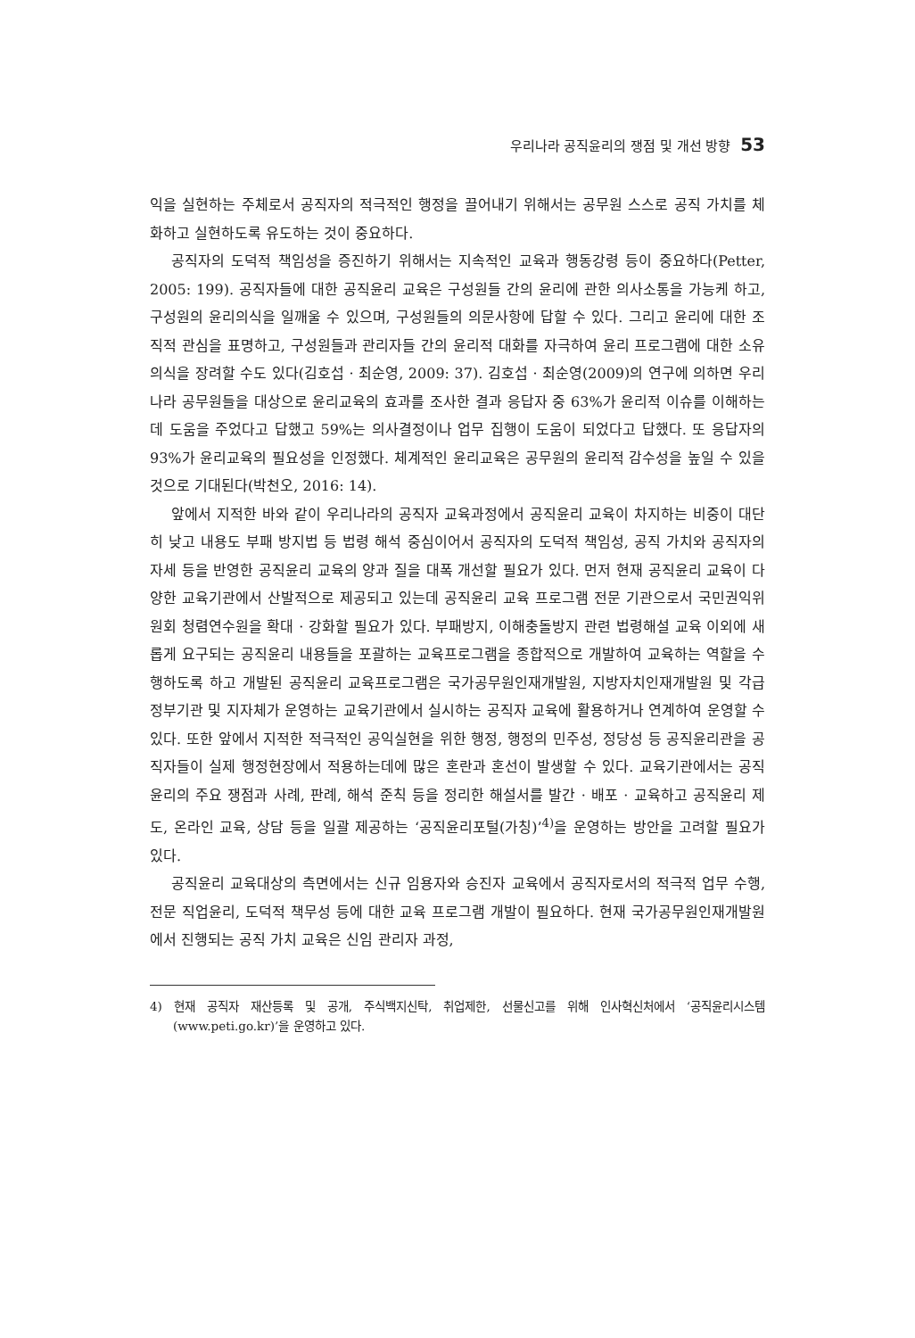우리나라 공직윤리의 쟁점 및 개선 방향 53
익을 실현하는 주체로서 공직자의 적극적인 행정을 끌어내기 위해서는 공무원 스스로 공직 가치를 체화하고 실현하도록 유도하는 것이 중요하다.
공직자의 도덕적 책임성을 증진하기 위해서는 지속적인 교육과 행동강령 등이 중요하다(Petter, 2005: 199). 공직자들에 대한 공직윤리 교육은 구성원들 간의 윤리에 관한 의사소통을 가능케 하고, 구성원의 윤리의식을 일깨울 수 있으며, 구성원들의 의문사항에 답할 수 있다. 그리고 윤리에 대한 조직적 관심을 표명하고, 구성원들과 관리자들 간의 윤리적 대화를 자극하여 윤리 프로그램에 대한 소유 의식을 장려할 수도 있다(김호섭 · 최순영, 2009: 37). 김호섭 · 최순영(2009)의 연구에 의하면 우리나라 공무원들을 대상으로 윤리교육의 효과를 조사한 결과 응답자 중 63%가 윤리적 이슈를 이해하는 데 도움을 주었다고 답했고 59%는 의사결정이나 업무 집행이 도움이 되었다고 답했다. 또 응답자의 93%가 윤리교육의 필요성을 인정했다. 체계적인 윤리교육은 공무원의 윤리적 감수성을 높일 수 있을 것으로 기대된다(박천오, 2016: 14).
앞에서 지적한 바와 같이 우리나라의 공직자 교육과정에서 공직윤리 교육이 차지하는 비중이 대단히 낮고 내용도 부패 방지법 등 법령 해석 중심이어서 공직자의 도덕적 책임성, 공직 가치와 공직자의 자세 등을 반영한 공직윤리 교육의 양과 질을 대폭 개선할 필요가 있다. 먼저 현재 공직윤리 교육이 다양한 교육기관에서 산발적으로 제공되고 있는데 공직윤리 교육 프로그램 전문 기관으로서 국민권익위원회 청렴연수원을 확대 · 강화할 필요가 있다. 부패방지, 이해충돌방지 관련 법령해설 교육 이외에 새롭게 요구되는 공직윤리 내용들을 포괄하는 교육프로그램을 종합적으로 개발하여 교육하는 역할을 수행하도록 하고 개발된 공직윤리 교육프로그램은 국가공무원인재개발원, 지방자치인재개발원 및 각급 정부기관 및 지자체가 운영하는 교육기관에서 실시하는 공직자 교육에 활용하거나 연계하여 운영할 수 있다. 또한 앞에서 지적한 적극적인 공익실현을 위한 행정, 행정의 민주성, 정당성 등 공직윤리관을 공직자들이 실제 행정현장에서 적용하는데에 많은 혼란과 혼선이 발생할 수 있다. 교육기관에서는 공직윤리의 주요 쟁점과 사례, 판례, 해석 준칙 등을 정리한 해설서를 발간 · 배포 · 교육하고 공직윤리 제도, 온라인 교육, 상담 등을 일괄 제공하는 ‘공직윤리포털(가칭)’<sup>4)</sup>을 운영하는 방안을 고려할 필요가 있다.
공직윤리 교육대상의 측면에서는 신규 임용자와 승진자 교육에서 공직자로서의 적극적 업무 수행, 전문 직업윤리, 도덕적 책무성 등에 대한 교육 프로그램 개발이 필요하다. 현재 국가공무원인재개발원에서 진행되는 공직 가치 교육은 신임 관리자 과정,
4) 현재 공직자 재산등록 및 공개, 주식백지신탁, 취업제한, 선물신고를 위해 인사혁신처에서 ‘공직윤리시스템(www.peti.go.kr)’을 운영하고 있다.